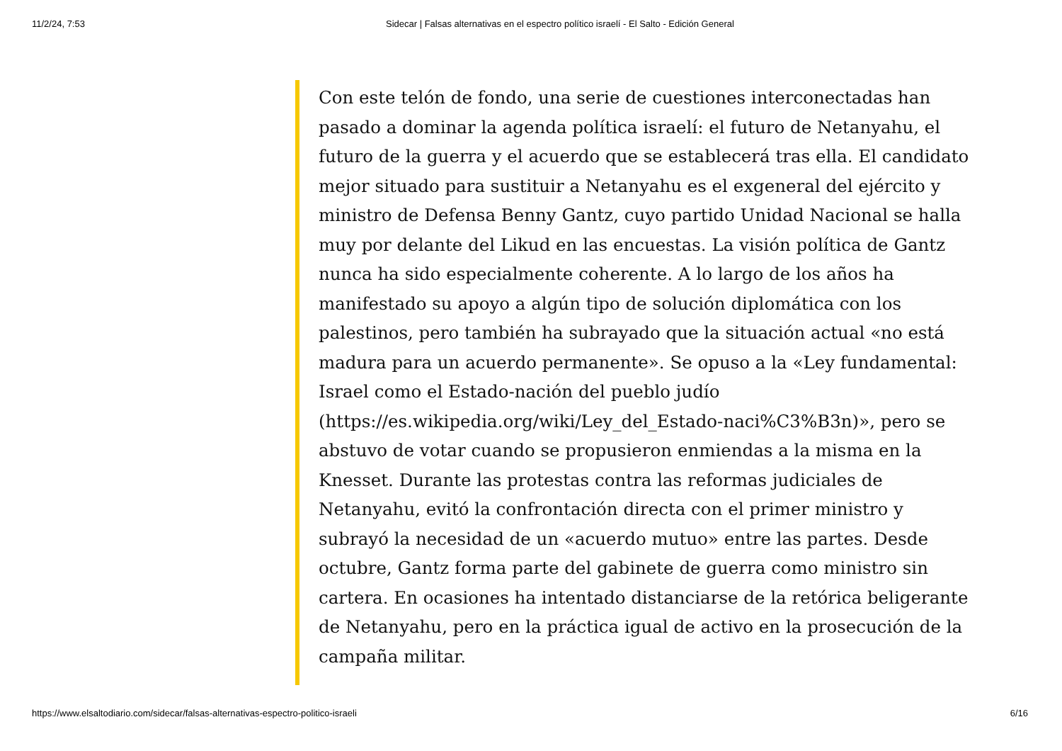11/2/24, 7:53 Sidecar | Falsas alternativas en el espectro político israelí - El Salto - Edición General
Con este telón de fondo, una serie de cuestiones interconectadas han pasado a dominar la agenda política israelí: el futuro de Netanyahu, el futuro de la guerra y el acuerdo que se establecerá tras ella. El candidato mejor situado para sustituir a Netanyahu es el exgeneral del ejército y ministro de Defensa Benny Gantz, cuyo partido Unidad Nacional se halla muy por delante del Likud en las encuestas. La visión política de Gantz nunca ha sido especialmente coherente. A lo largo de los años ha manifestado su apoyo a algún tipo de solución diplomática con los palestinos, pero también ha subrayado que la situación actual «no está madura para un acuerdo permanente». Se opuso a la «Ley fundamental: Israel como el Estado-nación del pueblo judío (https://es.wikipedia.org/wiki/Ley_del_Estado-naci%C3%B3n)», pero se abstuvo de votar cuando se propusieron enmiendas a la misma en la Knesset. Durante las protestas contra las reformas judiciales de Netanyahu, evitó la confrontación directa con el primer ministro y subrayó la necesidad de un «acuerdo mutuo» entre las partes. Desde octubre, Gantz forma parte del gabinete de guerra como ministro sin cartera. En ocasiones ha intentado distanciarse de la retórica beligerante de Netanyahu, pero en la práctica igual de activo en la prosecución de la campaña militar.
https://www.elsaltodiario.com/sidecar/falsas-alternativas-espectro-politico-israeli 6/16